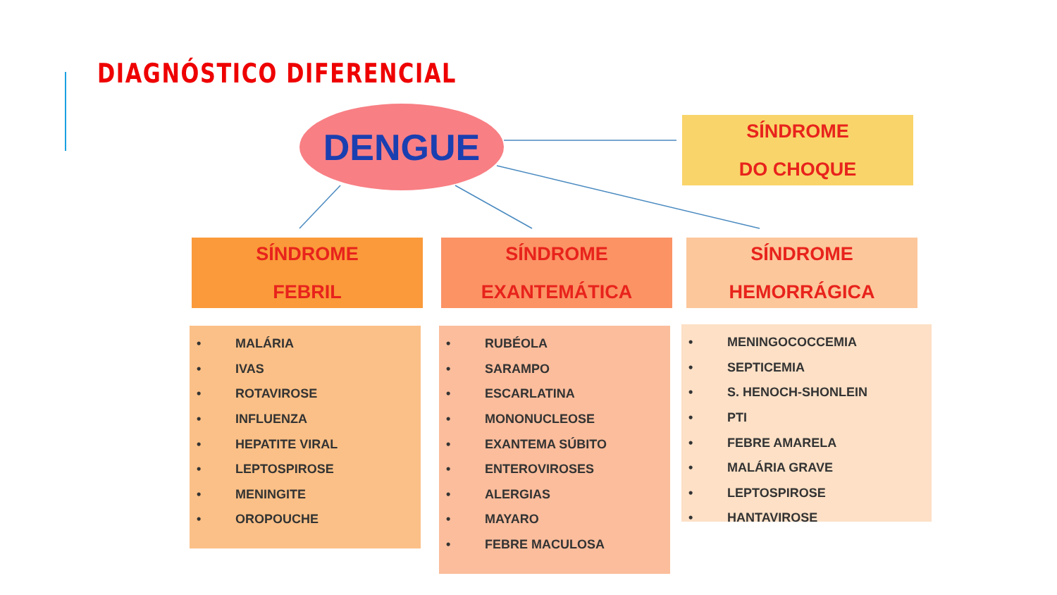DIAGNÓSTICO DIFERENCIAL
DENGUE
SÍNDROME
DO CHOQUE
SÍNDROME
FEBRIL
SÍNDROME
EXANTEMÁTICA
SÍNDROME
HEMORRÁGICA
• MALÁRIA
• IVAS
• ROTAVIROSE
• INFLUENZA
• HEPATITE VIRAL
• LEPTOSPIROSE
• MENINGITE
• OROPOUCHE
• RUBÉOLA
• SARAMPO
• ESCARLATINA
• MONONUCLEOSE
• EXANTEMA SÚBITO
• ENTEROVIROSES
• ALERGIAS
• MAYARO
• FEBRE MACULOSA
• MENINGOCOCCEMIA
• SEPTICEMIA
• S. HENOCH-SHONLEIN
• PTI
• FEBRE AMARELA
• MALÁRIA GRAVE
• LEPTOSPIROSE
• HANTAVIROSE